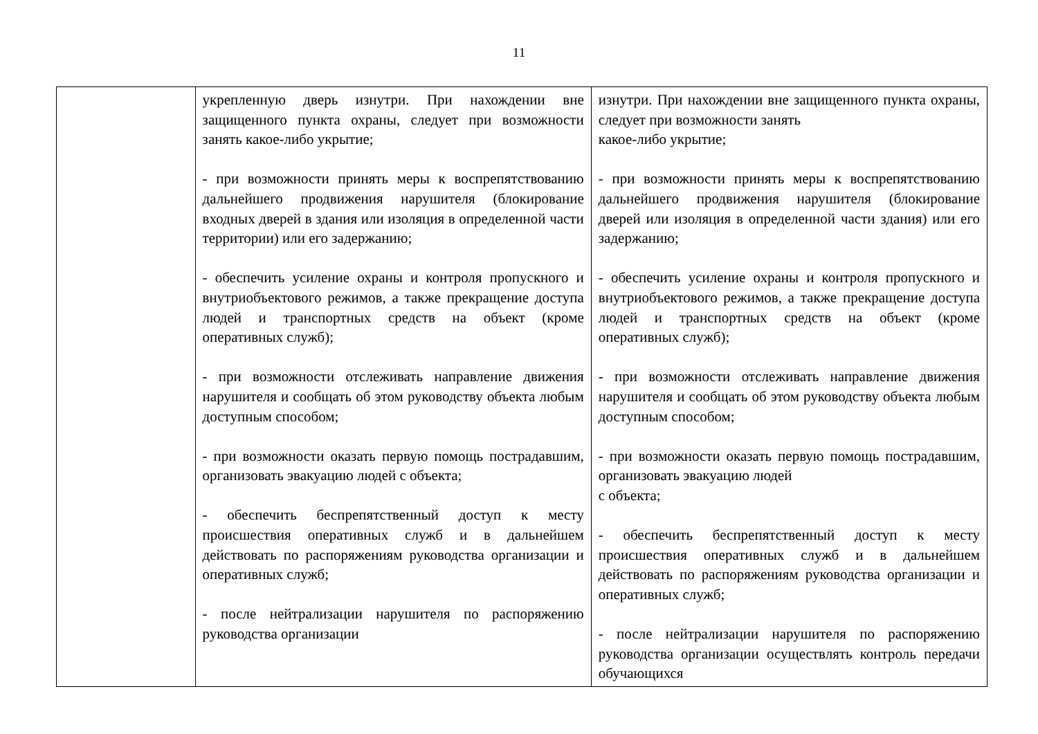11
| | укрепленную дверь изнутри. При нахождении вне защищенного пункта охраны, следует при возможности занять какое-либо укрытие; - при возможности принять меры к воспрепятствованию дальнейшего продвижения нарушителя (блокирование входных дверей в здания или изоляция в определенной части территории) или его задержанию; - обеспечить усиление охраны и контроля пропускного и внутриобъектового режимов, а также прекращение доступа людей и транспортных средств на объект (кроме оперативных служб); - при возможности отслеживать направление движения нарушителя и сообщать об этом руководству объекта любым доступным способом; - при возможности оказать первую помощь пострадавшим, организовать эвакуацию людей с объекта; - обеспечить беспрепятственный доступ к месту происшествия оперативных служб и в дальнейшем действовать по распоряжениям руководства организации и оперативных служб; - после нейтрализации нарушителя по распоряжению руководства организации | изнутри. При нахождении вне защищенного пункта охраны, следует при возможности занять какое-либо укрытие; - при возможности принять меры к воспрепятствованию дальнейшего продвижения нарушителя (блокирование дверей или изоляция в определенной части здания) или его задержанию; - обеспечить усиление охраны и контроля пропускного и внутриобъектового режимов, а также прекращение доступа людей и транспортных средств на объект (кроме оперативных служб); - при возможности отслеживать направление движения нарушителя и сообщать об этом руководству объекта любым доступным способом; - при возможности оказать первую помощь пострадавшим, организовать эвакуацию людей с объекта; - обеспечить беспрепятственный доступ к месту происшествия оперативных служб и в дальнейшем действовать по распоряжениям руководства организации и оперативных служб; - после нейтрализации нарушителя по распоряжению руководства организации осуществлять контроль передачи обучающихся |